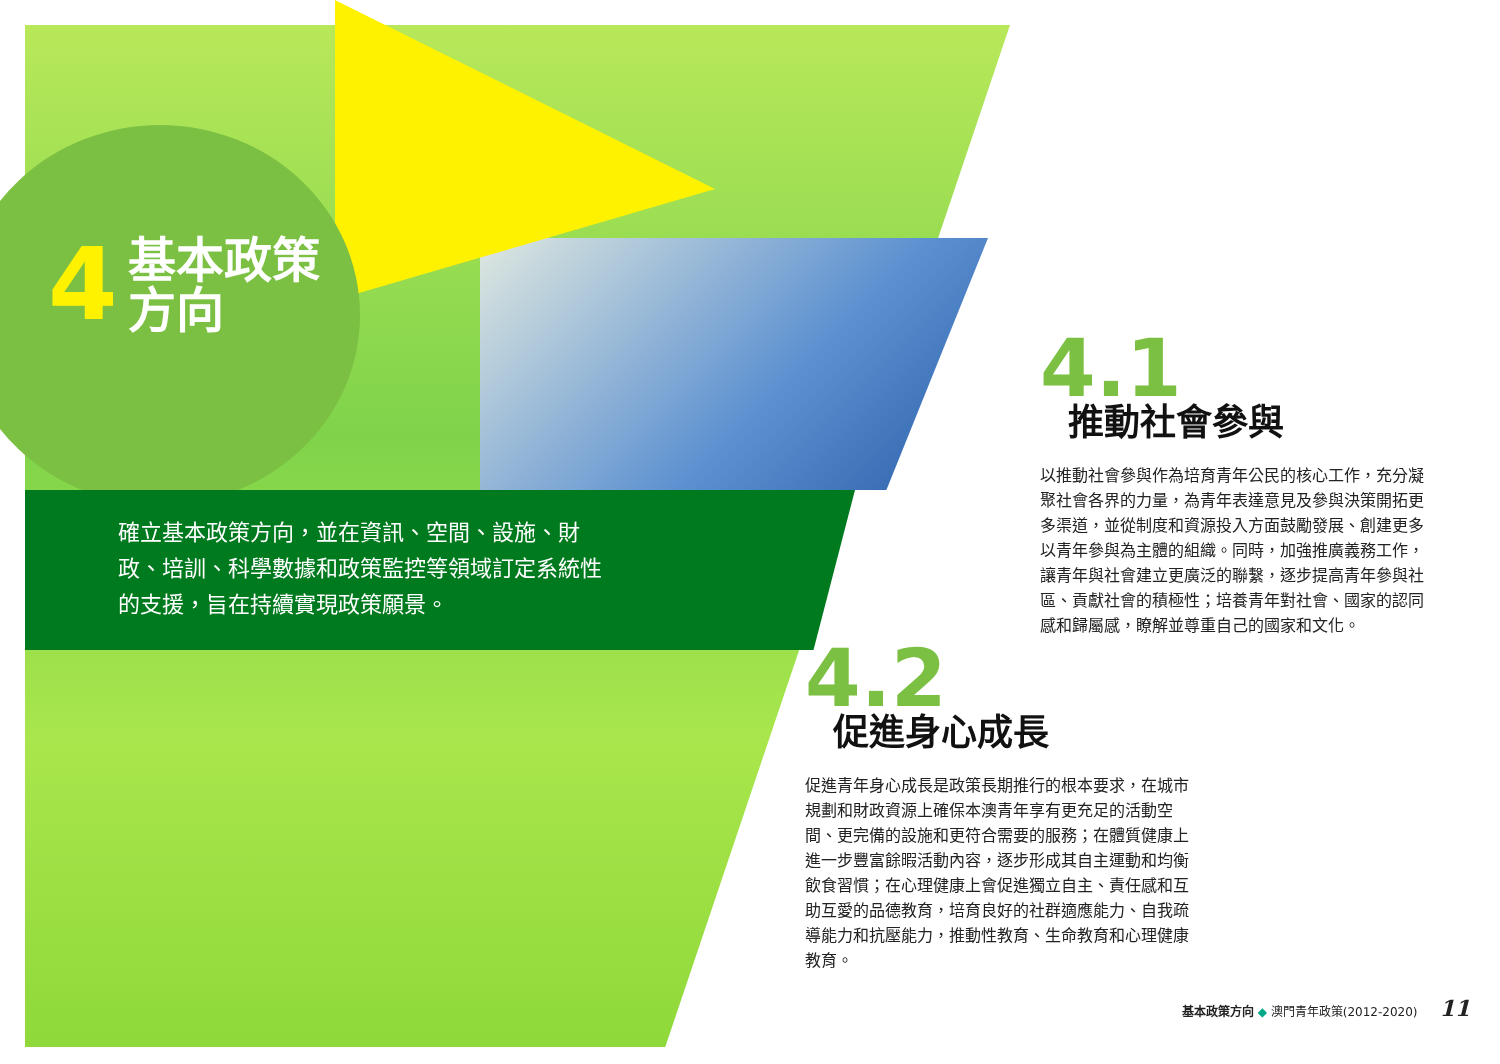4 基本政策
方向
確立基本政策方向，並在資訊、空間、設施、財政、培訓、科學數據和政策監控等領域訂定系統性的支援，旨在持續實現政策願景。
4.1
推動社會參與
以推動社會參與作為培育青年公民的核心工作，充分凝聚社會各界的力量，為青年表達意見及參與決策開拓更多渠道，並從制度和資源投入方面鼓勵發展、創建更多以青年參與為主體的組織。同時，加強推廣義務工作，讓青年與社會建立更廣泛的聯繫，逐步提高青年參與社區、貢獻社會的積極性；培養青年對社會、國家的認同感和歸屬感，瞭解並尊重自己的國家和文化。
4.2
促進身心成長
促進青年身心成長是政策長期推行的根本要求，在城市規劃和財政資源上確保本澳青年享有更充足的活動空間、更完備的設施和更符合需要的服務；在體質健康上進一步豐富餘暇活動內容，逐步形成其自主運動和均衡飲食習慣；在心理健康上會促進獨立自主、責任感和互助互愛的品德教育，培育良好的社群適應能力、自我疏導能力和抗壓能力，推動性教育、生命教育和心理健康教育。
基本政策方向 ◆ 澳門青年政策(2012-2020) 11